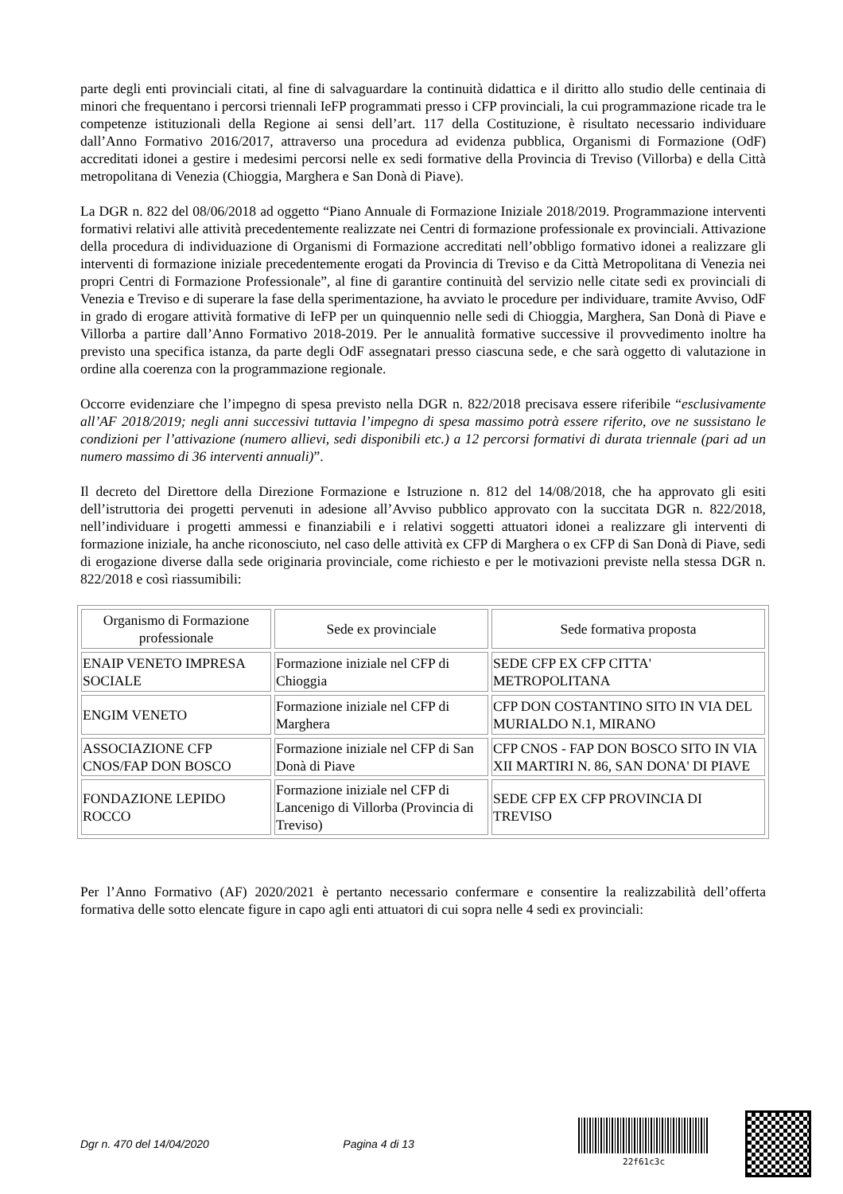parte degli enti provinciali citati, al fine di salvaguardare la continuità didattica e il diritto allo studio delle centinaia di minori che frequentano i percorsi triennali IeFP programmati presso i CFP provinciali, la cui programmazione ricade tra le competenze istituzionali della Regione ai sensi dell’art. 117 della Costituzione, è risultato necessario individuare dall’Anno Formativo 2016/2017, attraverso una procedura ad evidenza pubblica, Organismi di Formazione (OdF) accreditati idonei a gestire i medesimi percorsi nelle ex sedi formative della Provincia di Treviso (Villorba) e della Città metropolitana di Venezia (Chioggia, Marghera e San Donà di Piave).
La DGR n. 822 del 08/06/2018 ad oggetto “Piano Annuale di Formazione Iniziale 2018/2019. Programmazione interventi formativi relativi alle attività precedentemente realizzate nei Centri di formazione professionale ex provinciali. Attivazione della procedura di individuazione di Organismi di Formazione accreditati nell’obbligo formativo idonei a realizzare gli interventi di formazione iniziale precedentemente erogati da Provincia di Treviso e da Città Metropolitana di Venezia nei propri Centri di Formazione Professionale”, al fine di garantire continuità del servizio nelle citate sedi ex provinciali di Venezia e Treviso e di superare la fase della sperimentazione, ha avviato le procedure per individuare, tramite Avviso, OdF in grado di erogare attività formative di IeFP per un quinquennio nelle sedi di Chioggia, Marghera, San Donà di Piave e Villorba a partire dall’Anno Formativo 2018-2019. Per le annualità formative successive il provvedimento inoltre ha previsto una specifica istanza, da parte degli OdF assegnatari presso ciascuna sede, e che sarà oggetto di valutazione in ordine alla coerenza con la programmazione regionale.
Occorre evidenziare che l’impegno di spesa previsto nella DGR n. 822/2018 precisava essere riferibile “esclusivamente all’AF 2018/2019; negli anni successivi tuttavia l’impegno di spesa massimo potrà essere riferito, ove ne sussistano le condizioni per l’attivazione (numero allievi, sedi disponibili etc.) a 12 percorsi formativi di durata triennale (pari ad un numero massimo di 36 interventi annuali)”.
Il decreto del Direttore della Direzione Formazione e Istruzione n. 812 del 14/08/2018, che ha approvato gli esiti dell’istruttoria dei progetti pervenuti in adesione all’Avviso pubblico approvato con la succitata DGR n. 822/2018, nell’individuare i progetti ammessi e finanziabili e i relativi soggetti attuatori idonei a realizzare gli interventi di formazione iniziale, ha anche riconosciuto, nel caso delle attività ex CFP di Marghera o ex CFP di San Donà di Piave, sedi di erogazione diverse dalla sede originaria provinciale, come richiesto e per le motivazioni previste nella stessa DGR n. 822/2018 e così riassumibili:
| Organismo di Formazione professionale | Sede ex provinciale | Sede formativa proposta |
| --- | --- | --- |
| ENAIP VENETO IMPRESA SOCIALE | Formazione iniziale nel CFP di Chioggia | SEDE CFP EX CFP CITTA' METROPOLITANA |
| ENGIM VENETO | Formazione iniziale nel CFP di Marghera | CFP DON COSTANTINO SITO IN VIA DEL MURIALDO N.1, MIRANO |
| ASSOCIAZIONE CFP CNOS/FAP DON BOSCO | Formazione iniziale nel CFP di San Donà di Piave | CFP CNOS - FAP DON BOSCO SITO IN VIA XII MARTIRI N. 86, SAN DONA' DI PIAVE |
| FONDAZIONE LEPIDO ROCCO | Formazione iniziale nel CFP di Lancenigo di Villorba (Provincia di Treviso) | SEDE CFP EX CFP PROVINCIA DI TREVISO |
Per l’Anno Formativo (AF) 2020/2021 è pertanto necessario confermare e consentire la realizzabilità dell’offerta formativa delle sotto elencate figure in capo agli enti attuatori di cui sopra nelle 4 sedi ex provinciali:
Dgr n. 470 del 14/04/2020 Pagina 4 di 13
22f61c3c